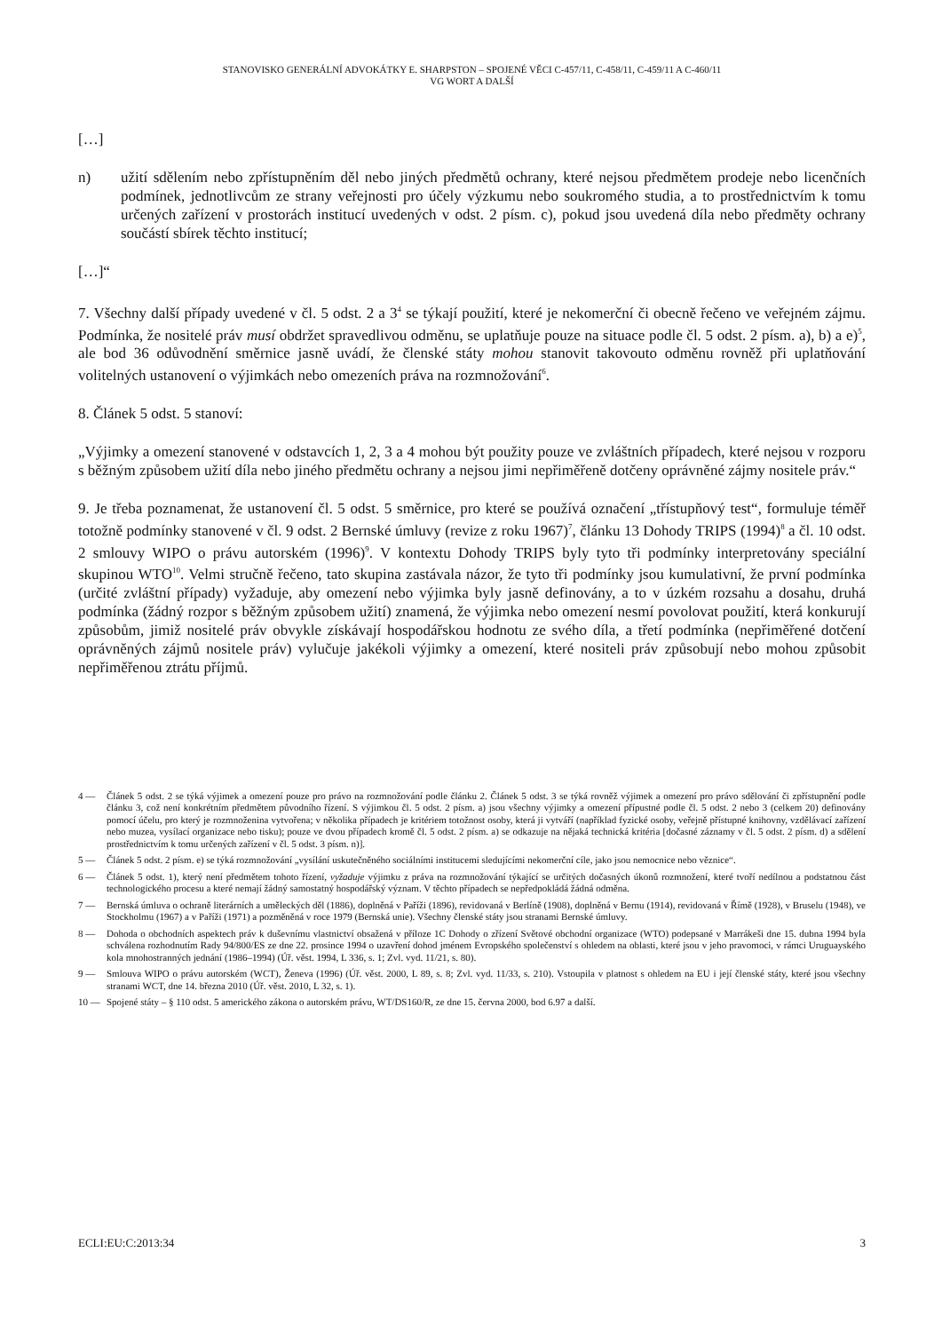STANOVISKO GENERÁLNÍ ADVOKÁTKY E. SHARPSTON – SPOJENÉ VĚCI C-457/11, C-458/11, C-459/11 A C-460/11
VG WORT A DALŠÍ
[…]
n) užití sdělením nebo zpřístupněním děl nebo jiných předmětů ochrany, které nejsou předmětem prodeje nebo licenčních podmínek, jednotlivcům ze strany veřejnosti pro účely výzkumu nebo soukromého studia, a to prostřednictvím k tomu určených zařízení v prostorách institucí uvedených v odst. 2 písm. c), pokud jsou uvedená díla nebo předměty ochrany součástí sbírek těchto institucí;
[…]“
7. Všechny další případy uvedené v čl. 5 odst. 2 a 3<sup>4</sup> se týkají použití, které je nekomerční či obecně řečeno ve veřejném zájmu. Podmínka, že nositelé práv musí obdržet spravedlivou odměnu, se uplatňuje pouze na situace podle čl. 5 odst. 2 písm. a), b) a e)<sup>5</sup>, ale bod 36 odůvodnění směrnice jasně uvádí, že členské státy mohou stanovit takovouto odměnu rovněž při uplatňování volitelných ustanovení o výjimkách nebo omezeních práva na rozmnožování<sup>6</sup>.
8. Článek 5 odst. 5 stanoví:
„Výjimky a omezení stanovené v odstavcích 1, 2, 3 a 4 mohou být použity pouze ve zvláštních případech, které nejsou v rozporu s běžným způsobem užití díla nebo jiného předmětu ochrany a nejsou jimi nepřiměřeně dotčeny oprávněné zájmy nositele práv.“
9. Je třeba poznamenat, že ustanovení čl. 5 odst. 5 směrnice, pro které se používá označení „třístupňový test“, formuluje téměř totožně podmínky stanovené v čl. 9 odst. 2 Bernské úmluvy (revize z roku 1967)<sup>7</sup>, článku 13 Dohody TRIPS (1994)<sup>8</sup> a čl. 10 odst. 2 smlouvy WIPO o právu autorském (1996)<sup>9</sup>. V kontextu Dohody TRIPS byly tyto tři podmínky interpretovány speciální skupinou WTO<sup>10</sup>. Velmi stručně řečeno, tato skupina zastávala názor, že tyto tři podmínky jsou kumulativní, že první podmínka (určité zvláštní případy) vyžaduje, aby omezení nebo výjimka byly jasně definovány, a to v úzkém rozsahu a dosahu, druhá podmínka (žádný rozpor s běžným způsobem užití) znamená, že výjimka nebo omezení nesmí povolovat použití, která konkurují způsobům, jimiž nositelé práv obvykle získávají hospodářskou hodnotu ze svého díla, a třetí podmínka (nepřiměřené dotčení oprávněných zájmů nositele práv) vylučuje jakékoli výjimky a omezení, které nositeli práv způsobují nebo mohou způsobit nepřiměřenou ztrátu příjmů.
4 — Článek 5 odst. 2 se týká výjimek a omezení pouze pro právo na rozmnožování podle článku 2. Článek 5 odst. 3 se týká rovněž výjimek a omezení pro právo sdělování či zpřístupnění podle článku 3, což není konkrétním předmětem původního řízení. S výjimkou čl. 5 odst. 2 písm. a) jsou všechny výjimky a omezení přípustné podle čl. 5 odst. 2 nebo 3 (celkem 20) definovány pomocí účelu, pro který je rozmnoženina vytvořena; v několika případech je kritériem totožnost osoby, která ji vytváří (například fyzické osoby, veřejně přístupné knihovny, vzdělávací zařízení nebo muzea, vysílací organizace nebo tisku); pouze ve dvou případech kromě čl. 5 odst. 2 písm. a) se odkazuje na nějaká technická kritéria [dočasné záznamy v čl. 5 odst. 2 písm. d) a sdělení prostřednictvím k tomu určených zařízení v čl. 5 odst. 3 písm. n)].
5 — Článek 5 odst. 2 písm. e) se týká rozmnožování „vysílání uskutečněného sociálními institucemi sledujícími nekomerční cíle, jako jsou nemocnice nebo věznice“.
6 — Článek 5 odst. 1), který není předmětem tohoto řízení, vyžaduje výjimku z práva na rozmnožování týkající se určitých dočasných úkonů rozmnožení, které tvoří nedílnou a podstatnou část technologického procesu a které nemají žádný samostatný hospodářský význam. V těchto případech se nepředpokládá žádná odměna.
7 — Bernská úmluva o ochraně literárních a uměleckých děl (1886), doplněná v Paříži (1896), revidovaná v Berlíně (1908), doplněná v Bernu (1914), revidovaná v Římě (1928), v Bruselu (1948), ve Stockholmu (1967) a v Paříži (1971) a pozměněná v roce 1979 (Bernská unie). Všechny členské státy jsou stranami Bernské úmluvy.
8 — Dohoda o obchodních aspektech práv k duševnímu vlastnictví obsažená v příloze 1C Dohody o zřízení Světové obchodní organizace (WTO) podepsané v Marrákeši dne 15. dubna 1994 byla schválena rozhodnutím Rady 94/800/ES ze dne 22. prosince 1994 o uzavření dohod jménem Evropského společenství s ohledem na oblasti, které jsou v jeho pravomoci, v rámci Uruguayského kola mnohostranných jednání (1986–1994) (Úř. věst. 1994, L 336, s. 1; Zvl. vyd. 11/21, s. 80).
9 — Smlouva WIPO o právu autorském (WCT), Ženeva (1996) (Úř. věst. 2000, L 89, s. 8; Zvl. vyd. 11/33, s. 210). Vstoupila v platnost s ohledem na EU i její členské státy, které jsou všechny stranami WCT, dne 14. března 2010 (Úř. věst. 2010, L 32, s. 1).
10 — Spojené státy – § 110 odst. 5 amerického zákona o autorském právu, WT/DS160/R, ze dne 15. června 2000, bod 6.97 a další.
ECLI:EU:C:2013:34 3